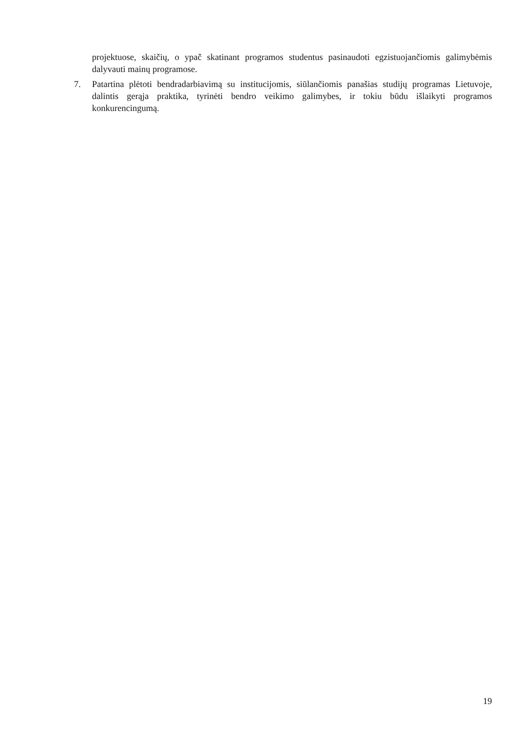projektuose, skaičių, o ypač skatinant programos studentus pasinaudoti egzistuojančiomis galimybėmis dalyvauti mainų programose.
7. Patartina plėtoti bendradarbiavimą su institucijomis, siūlančiomis panašias studijų programas Lietuvoje, dalintis gerąja praktika, tyrinėti bendro veikimo galimybes, ir tokiu būdu išlaikyti programos konkurencingumą.
19